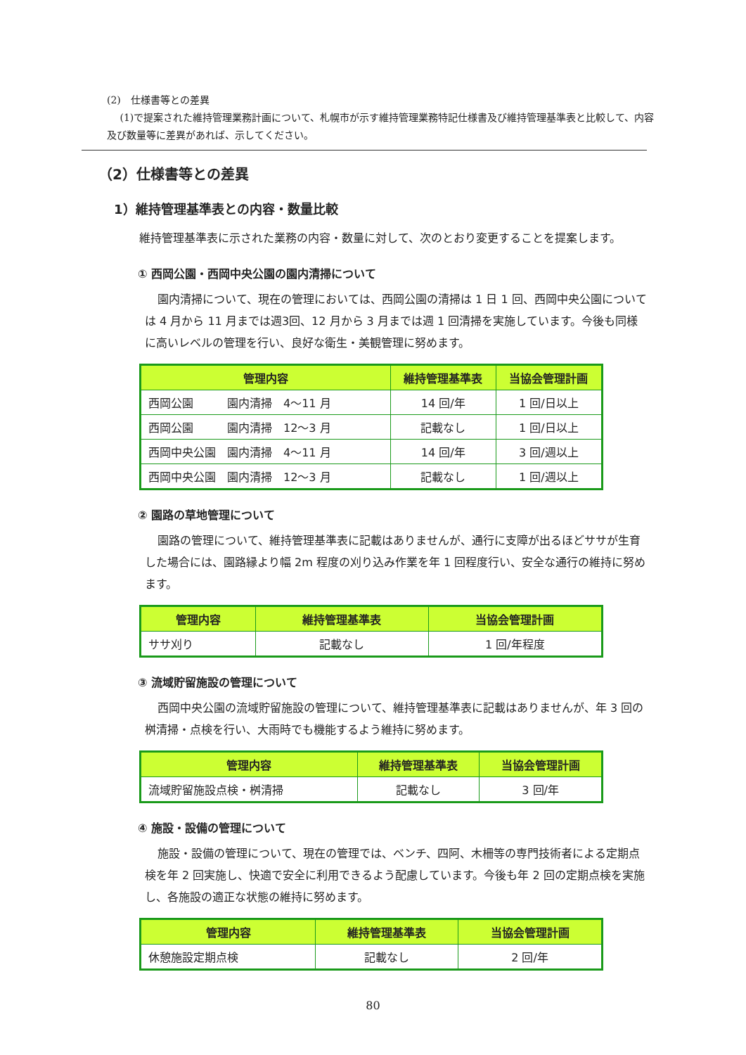(2)　仕様書等との差異
　 (1)で提案された維持管理業務計画について、札幌市が示す維持管理業務特記仕様書及び維持管理基準表と比較して、内容及び数量等に差異があれば、示してください。
（2）仕様書等との差異
1）維持管理基準表との内容・数量比較
維持管理基準表に示された業務の内容・数量に対して、次のとおり変更することを提案します。
① 西岡公園・西岡中央公園の園内清掃について
園内清掃について、現在の管理においては、西岡公園の清掃は 1 日 1 回、西岡中央公園については 4 月から 11 月までは週3回、12 月から 3 月までは週 1 回清掃を実施しています。今後も同様に高いレベルの管理を行い、良好な衛生・美観管理に努めます。
| 管理内容 | 維持管理基準表 | 当協会管理計画 |
| --- | --- | --- |
| 西岡公園 園内清掃 4～11 月 | 14 回/年 | 1 回/日以上 |
| 西岡公園 園内清掃 12～3 月 | 記載なし | 1 回/日以上 |
| 西岡中央公園 園内清掃 4～11 月 | 14 回/年 | 3 回/週以上 |
| 西岡中央公園 園内清掃 12～3 月 | 記載なし | 1 回/週以上 |
② 園路の草地管理について
園路の管理について、維持管理基準表に記載はありませんが、通行に支障が出るほどササが生育した場合には、園路縁より幅 2m 程度の刈り込み作業を年 1 回程度行い、安全な通行の維持に努めます。
| 管理内容 | 維持管理基準表 | 当協会管理計画 |
| --- | --- | --- |
| ササ刈り | 記載なし | 1 回/年程度 |
③ 流域貯留施設の管理について
西岡中央公園の流域貯留施設の管理について、維持管理基準表に記載はありませんが、年 3 回の桝清掃・点検を行い、大雨時でも機能するよう維持に努めます。
| 管理内容 | 維持管理基準表 | 当協会管理計画 |
| --- | --- | --- |
| 流域貯留施設点検・桝清掃 | 記載なし | 3 回/年 |
④ 施設・設備の管理について
施設・設備の管理について、現在の管理では、ベンチ、四阿、木柵等の専門技術者による定期点検を年 2 回実施し、快適で安全に利用できるよう配慮しています。今後も年 2 回の定期点検を実施し、各施設の適正な状態の維持に努めます。
| 管理内容 | 維持管理基準表 | 当協会管理計画 |
| --- | --- | --- |
| 休憩施設定期点検 | 記載なし | 2 回/年 |
80